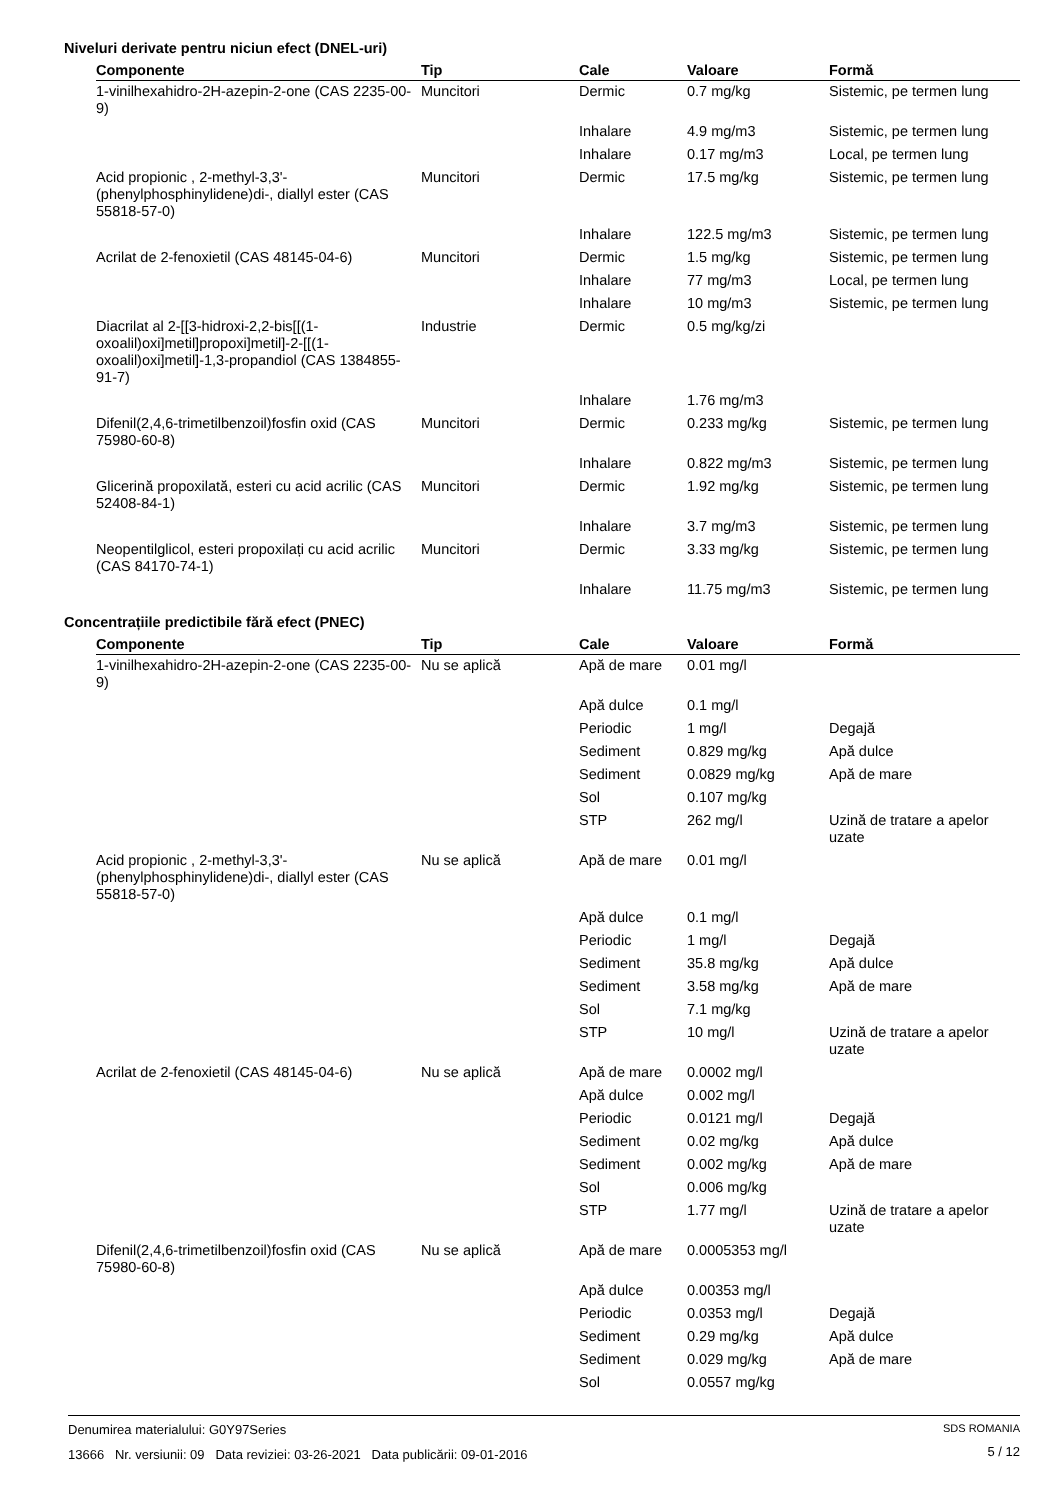Niveluri derivate pentru niciun efect (DNEL-uri)
| Componente | Tip | Cale | Valoare | Formă |
| --- | --- | --- | --- | --- |
| 1-vinilhexahidro-2H-azepin-2-one (CAS 2235-00-9) | Muncitori | Dermic | 0.7 mg/kg | Sistemic, pe termen lung |
| | | Inhalare | 4.9 mg/m3 | Sistemic, pe termen lung |
| | | Inhalare | 0.17 mg/m3 | Local, pe termen lung |
| Acid propionic , 2-methyl-3,3'-(phenylphosphinylidene)di-, diallyl ester (CAS 55818-57-0) | Muncitori | Dermic | 17.5 mg/kg | Sistemic, pe termen lung |
| | | Inhalare | 122.5 mg/m3 | Sistemic, pe termen lung |
| Acrilat de 2-fenoxietil (CAS 48145-04-6) | Muncitori | Dermic | 1.5 mg/kg | Sistemic, pe termen lung |
| | | Inhalare | 77 mg/m3 | Local, pe termen lung |
| | | Inhalare | 10 mg/m3 | Sistemic, pe termen lung |
| Diacrilat al 2-[[3-hidroxi-2,2-bis[[(1-oxoalil)oxi]metil]propoxi]metil]-2-[[(1-oxoalil)oxi]metil]-1,3-propandiol (CAS 1384855-91-7) | Industrie | Dermic | 0.5 mg/kg/zi | |
| | | Inhalare | 1.76 mg/m3 | |
| Difenil(2,4,6-trimetilbenzoil)fosfin oxid (CAS 75980-60-8) | Muncitori | Dermic | 0.233 mg/kg | Sistemic, pe termen lung |
| | | Inhalare | 0.822 mg/m3 | Sistemic, pe termen lung |
| Glicerină propoxilată, esteri cu acid acrilic (CAS 52408-84-1) | Muncitori | Dermic | 1.92 mg/kg | Sistemic, pe termen lung |
| | | Inhalare | 3.7 mg/m3 | Sistemic, pe termen lung |
| Neopentilglicol, esteri propoxilați cu acid acrilic (CAS 84170-74-1) | Muncitori | Dermic | 3.33 mg/kg | Sistemic, pe termen lung |
| | | Inhalare | 11.75 mg/m3 | Sistemic, pe termen lung |
Concentrațiile predictibile fără efect (PNEC)
| Componente | Tip | Cale | Valoare | Formă |
| --- | --- | --- | --- | --- |
| 1-vinilhexahidro-2H-azepin-2-one (CAS 2235-00-9) | Nu se aplică | Apă de mare | 0.01 mg/l | |
| | | Apă dulce | 0.1 mg/l | |
| | | Periodic | 1 mg/l | Degajă |
| | | Sediment | 0.829 mg/kg | Apă dulce |
| | | Sediment | 0.0829 mg/kg | Apă de mare |
| | | Sol | 0.107 mg/kg | |
| | | STP | 262 mg/l | Uzină de tratare a apelor uzate |
| Acid propionic , 2-methyl-3,3'-(phenylphosphinylidene)di-, diallyl ester (CAS 55818-57-0) | Nu se aplică | Apă de mare | 0.01 mg/l | |
| | | Apă dulce | 0.1 mg/l | |
| | | Periodic | 1 mg/l | Degajă |
| | | Sediment | 35.8 mg/kg | Apă dulce |
| | | Sediment | 3.58 mg/kg | Apă de mare |
| | | Sol | 7.1 mg/kg | |
| | | STP | 10 mg/l | Uzină de tratare a apelor uzate |
| Acrilat de 2-fenoxietil (CAS 48145-04-6) | Nu se aplică | Apă de mare | 0.0002 mg/l | |
| | | Apă dulce | 0.002 mg/l | |
| | | Periodic | 0.0121 mg/l | Degajă |
| | | Sediment | 0.02 mg/kg | Apă dulce |
| | | Sediment | 0.002 mg/kg | Apă de mare |
| | | Sol | 0.006 mg/kg | |
| | | STP | 1.77 mg/l | Uzină de tratare a apelor uzate |
| Difenil(2,4,6-trimetilbenzoil)fosfin oxid (CAS 75980-60-8) | Nu se aplică | Apă de mare | 0.0005353 mg/l | |
| | | Apă dulce | 0.00353 mg/l | |
| | | Periodic | 0.0353 mg/l | Degajă |
| | | Sediment | 0.29 mg/kg | Apă dulce |
| | | Sediment | 0.029 mg/kg | Apă de mare |
| | | Sol | 0.0557 mg/kg | |
Denumirea materialului: G0Y97Series
13666 Nr. versiunii: 09 Data reviziei: 03-26-2021 Data publicării: 09-01-2016
SDS ROMANIA
5 / 12